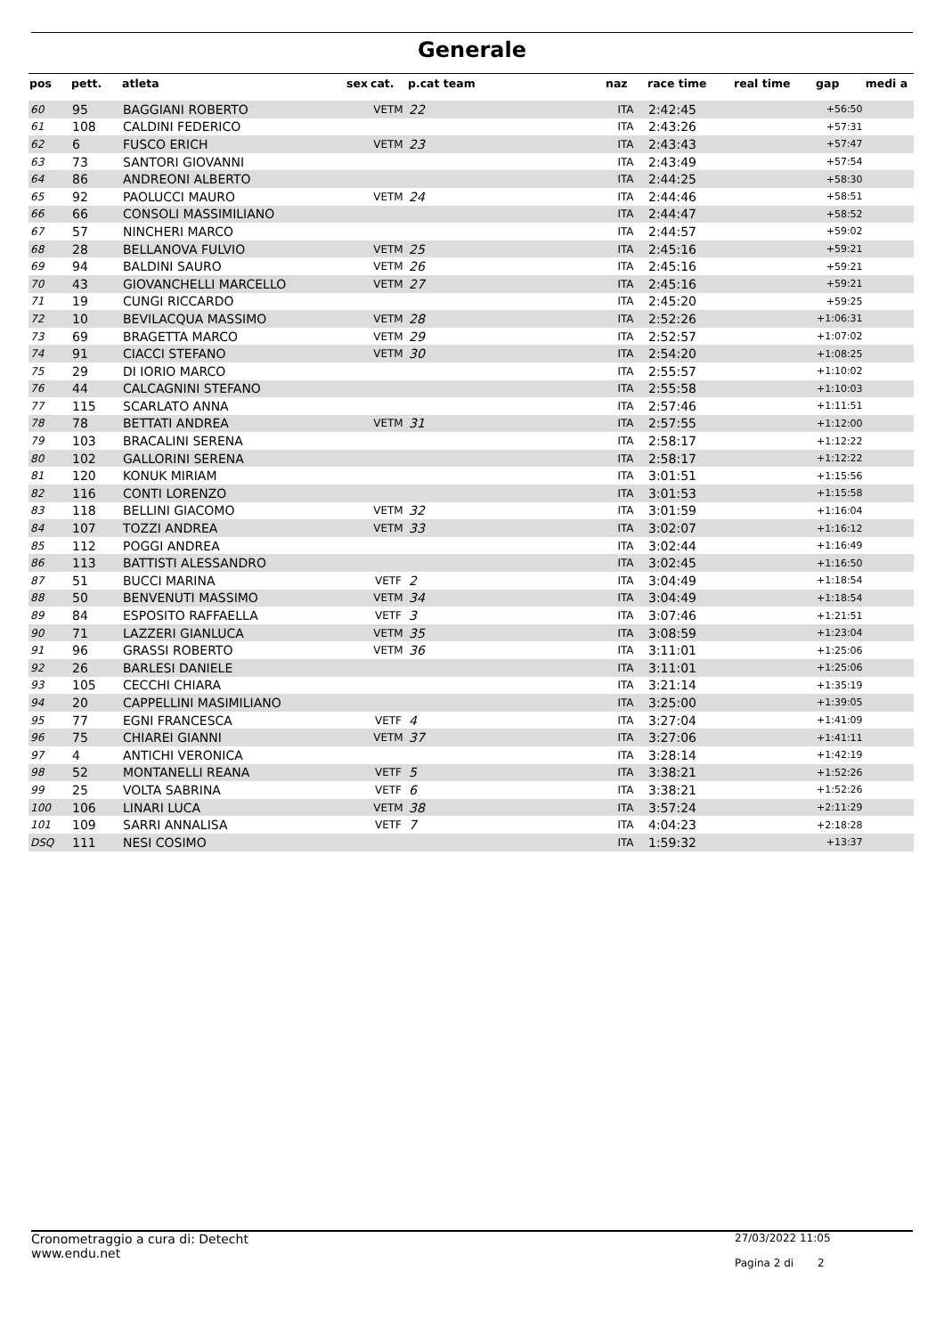Generale
| pos | pett. | atleta | sex | cat. | p.cat team | naz | race time | real time | gap | medi a |
| --- | --- | --- | --- | --- | --- | --- | --- | --- | --- | --- |
| 60 | 95 | BAGGIANI ROBERTO | | VETM | 22 | ITA | 2:42:45 | | +56:50 | |
| 61 | 108 | CALDINI FEDERICO | | | | ITA | 2:43:26 | | +57:31 | |
| 62 | 6 | FUSCO ERICH | | VETM | 23 | ITA | 2:43:43 | | +57:47 | |
| 63 | 73 | SANTORI GIOVANNI | | | | ITA | 2:43:49 | | +57:54 | |
| 64 | 86 | ANDREONI ALBERTO | | | | ITA | 2:44:25 | | +58:30 | |
| 65 | 92 | PAOLUCCI MAURO | | VETM | 24 | ITA | 2:44:46 | | +58:51 | |
| 66 | 66 | CONSOLI MASSIMILIANO | | | | ITA | 2:44:47 | | +58:52 | |
| 67 | 57 | NINCHERI MARCO | | | | ITA | 2:44:57 | | +59:02 | |
| 68 | 28 | BELLANOVA FULVIO | | VETM | 25 | ITA | 2:45:16 | | +59:21 | |
| 69 | 94 | BALDINI SAURO | | VETM | 26 | ITA | 2:45:16 | | +59:21 | |
| 70 | 43 | GIOVANCHELLI MARCELLO | | VETM | 27 | ITA | 2:45:16 | | +59:21 | |
| 71 | 19 | CUNGI RICCARDO | | | | ITA | 2:45:20 | | +59:25 | |
| 72 | 10 | BEVILACQUA MASSIMO | | VETM | 28 | ITA | 2:52:26 | | +1:06:31 | |
| 73 | 69 | BRAGETTA MARCO | | VETM | 29 | ITA | 2:52:57 | | +1:07:02 | |
| 74 | 91 | CIACCI STEFANO | | VETM | 30 | ITA | 2:54:20 | | +1:08:25 | |
| 75 | 29 | DI IORIO MARCO | | | | ITA | 2:55:57 | | +1:10:02 | |
| 76 | 44 | CALCAGNINI STEFANO | | | | ITA | 2:55:58 | | +1:10:03 | |
| 77 | 115 | SCARLATO ANNA | | | | ITA | 2:57:46 | | +1:11:51 | |
| 78 | 78 | BETTATI ANDREA | | VETM | 31 | ITA | 2:57:55 | | +1:12:00 | |
| 79 | 103 | BRACALINI SERENA | | | | ITA | 2:58:17 | | +1:12:22 | |
| 80 | 102 | GALLORINI SERENA | | | | ITA | 2:58:17 | | +1:12:22 | |
| 81 | 120 | KONUK MIRIAM | | | | ITA | 3:01:51 | | +1:15:56 | |
| 82 | 116 | CONTI LORENZO | | | | ITA | 3:01:53 | | +1:15:58 | |
| 83 | 118 | BELLINI GIACOMO | | VETM | 32 | ITA | 3:01:59 | | +1:16:04 | |
| 84 | 107 | TOZZI ANDREA | | VETM | 33 | ITA | 3:02:07 | | +1:16:12 | |
| 85 | 112 | POGGI ANDREA | | | | ITA | 3:02:44 | | +1:16:49 | |
| 86 | 113 | BATTISTI ALESSANDRO | | | | ITA | 3:02:45 | | +1:16:50 | |
| 87 | 51 | BUCCI MARINA | | VETF | 2 | ITA | 3:04:49 | | +1:18:54 | |
| 88 | 50 | BENVENUTI MASSIMO | | VETM | 34 | ITA | 3:04:49 | | +1:18:54 | |
| 89 | 84 | ESPOSITO RAFFAELLA | | VETF | 3 | ITA | 3:07:46 | | +1:21:51 | |
| 90 | 71 | LAZZERI GIANLUCA | | VETM | 35 | ITA | 3:08:59 | | +1:23:04 | |
| 91 | 96 | GRASSI ROBERTO | | VETM | 36 | ITA | 3:11:01 | | +1:25:06 | |
| 92 | 26 | BARLESI DANIELE | | | | ITA | 3:11:01 | | +1:25:06 | |
| 93 | 105 | CECCHI CHIARA | | | | ITA | 3:21:14 | | +1:35:19 | |
| 94 | 20 | CAPPELLINI MASIMILIANO | | | | ITA | 3:25:00 | | +1:39:05 | |
| 95 | 77 | EGNI FRANCESCA | | VETF | 4 | ITA | 3:27:04 | | +1:41:09 | |
| 96 | 75 | CHIAREI GIANNI | | VETM | 37 | ITA | 3:27:06 | | +1:41:11 | |
| 97 | 4 | ANTICHI VERONICA | | | | ITA | 3:28:14 | | +1:42:19 | |
| 98 | 52 | MONTANELLI REANA | | VETF | 5 | ITA | 3:38:21 | | +1:52:26 | |
| 99 | 25 | VOLTA SABRINA | | VETF | 6 | ITA | 3:38:21 | | +1:52:26 | |
| 100 | 106 | LINARI LUCA | | VETM | 38 | ITA | 3:57:24 | | +2:11:29 | |
| 101 | 109 | SARRI ANNALISA | | VETF | 7 | ITA | 4:04:23 | | +2:18:28 | |
| DSQ | 111 | NESI COSIMO | | | | ITA | 1:59:32 | | +13:37 | |
Cronometraggio a cura di: Detecht
www.endu.net
27/03/2022 11:05
Pagina 2 di 2